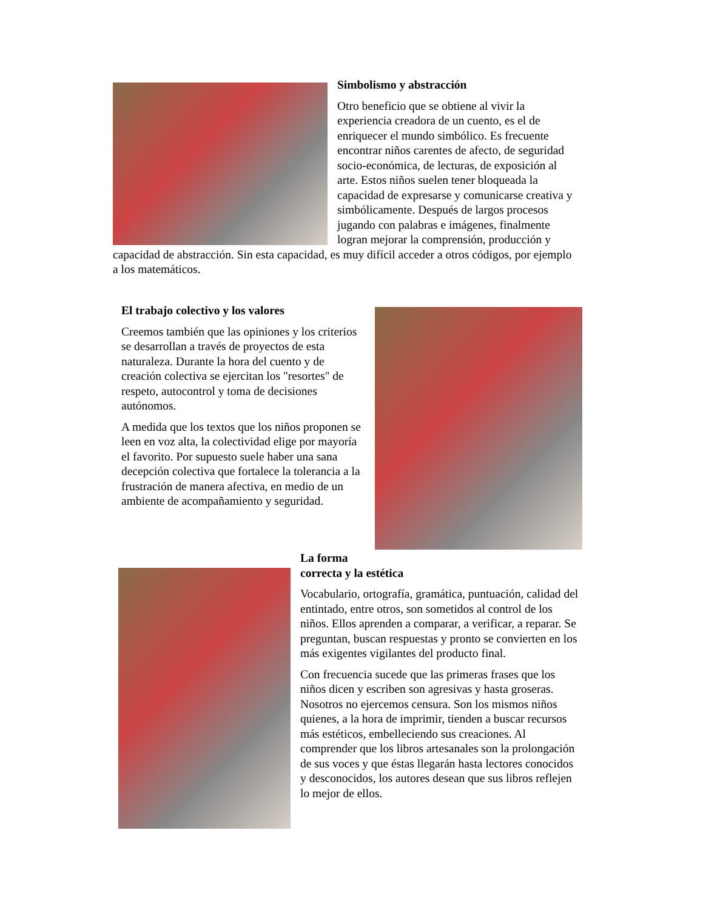Simbolismo y abstracción
Otro beneficio que se obtiene al vivir la experiencia creadora de un cuento, es el de enriquecer el mundo simbólico. Es frecuente encontrar niños carentes de afecto, de seguridad socio-económica, de lecturas, de exposición al arte. Estos niños suelen tener bloqueada la capacidad de expresarse y comunicarse creativa y simbólicamente. Después de largos procesos jugando con palabras e imágenes, finalmente logran mejorar la comprensión, producción y capacidad de abstracción. Sin esta capacidad, es muy difícil acceder a otros códigos, por ejemplo a los matemáticos.
El trabajo colectivo y los valores
Creemos también que las opiniones y los criterios se desarrollan a través de proyectos de esta naturaleza. Durante la hora del cuento y de creación colectiva se ejercitan los "resortes" de respeto, autocontrol y toma de decisiones autónomos.
A medida que los textos que los niños proponen se leen en voz alta, la colectividad elige por mayoría el favorito. Por supuesto suele haber una sana decepción colectiva que fortalece la tolerancia a la frustración de manera afectiva, en medio de un ambiente de acompañamiento y seguridad.
La forma
correcta y la estética
Vocabulario, ortografía, gramática, puntuación, calidad del entintado, entre otros, son sometidos al control de los niños. Ellos aprenden a comparar, a verificar, a reparar. Se preguntan, buscan respuestas y pronto se convierten en los más exigentes vigilantes del producto final.
Con frecuencia sucede que las primeras frases que los niños dicen y escriben son agresivas y hasta groseras. Nosotros no ejercemos censura. Son los mismos niños quienes, a la hora de imprimir, tienden a buscar recursos más estéticos, embelleciendo sus creaciones. Al comprender que los libros artesanales son la prolongación de sus voces y que éstas llegarán hasta lectores conocidos y desconocidos, los autores desean que sus libros reflejen lo mejor de ellos.